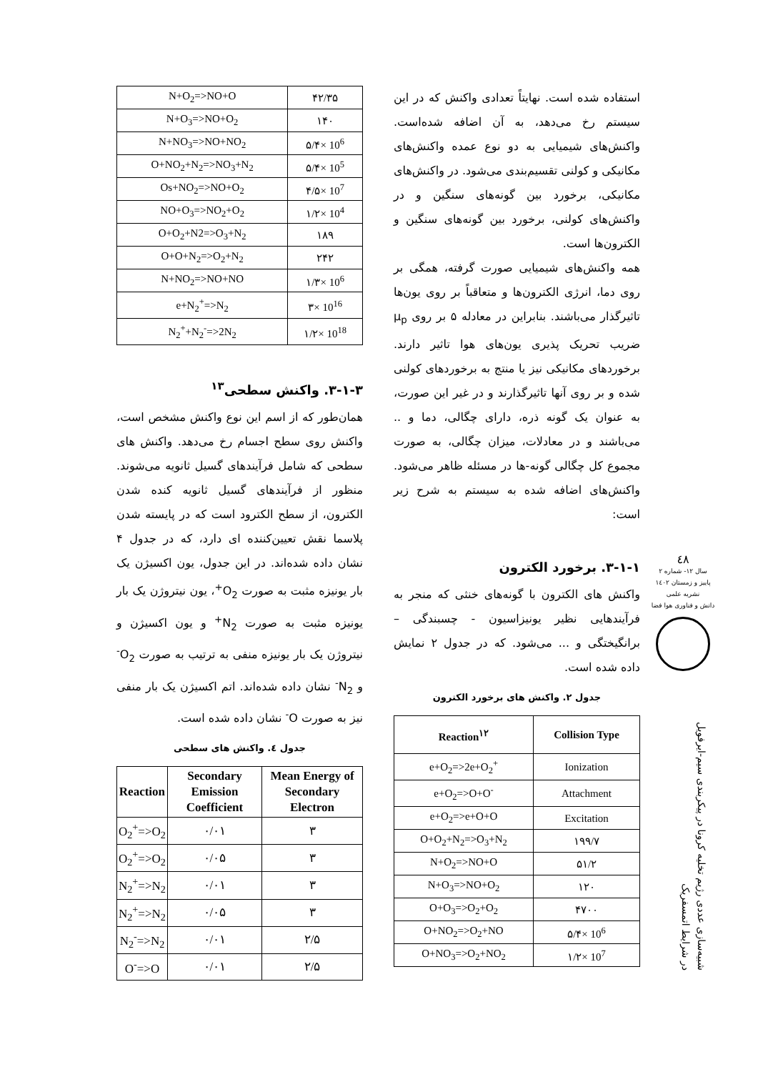استفاده شده است. نهایتاً تعدادی واکنش که در این سیستم رخ می‌دهد، به آن اضافه شده‌است. واکنش‌های شیمیایی به دو نوع عمده واکنش‌های مکانیکی و کولنی تقسیم‌بندی می‌شود. در واکنش‌های مکانیکی، برخورد بین گونه‌های سنگین و در واکنش‌های کولنی، برخورد بین گونه‌های سنگین و الکترون‌ها است.
همه واکنش‌های شیمیایی صورت گرفته، همگی بر روی دما، انرژی الکترون‌ها و متعاقباً بر روی یون‌ها تاثیرگذار می‌باشند. بنابراین در معادله ۵ بر روی μ<sub>p</sub> ضریب تحریک پذیری یون‌های هوا تاثیر دارند. برخوردهای مکانیکی نیز یا منتج به برخوردهای کولنی شده و بر روی آنها تاثیرگذارند و در غیر این صورت، به عنوان یک گونه ذره، دارای چگالی، دما و .. می‌باشند و در معادلات، میزان چگالی، به صورت مجموع کل چگالی گونه-ها در مسئله ظاهر می‌شود. واکنش‌های اضافه شده به سیستم به شرح زیر است:
۳-۱-۱. برخورد الکترون
واکنش های الکترون با گونه‌های خنثی که منجر به فرآیندهایی نظیر یونیزاسیون - چسبندگی – برانگیختگی و ... می‌شود. که در جدول ۲ نمایش داده شده است.
جدول ۲. واکنش های برخورد الکترون
| Reaction<sup>۱۲</sup> | Collision Type |
| --- | --- |
| e+O<sub>2</sub>=>2e+O<sub>2</sub><sup>+</sup> | Ionization |
| e+O<sub>2</sub>=>O+O<sup>-</sup> | Attachment |
| e+O<sub>2</sub>=>e+O+O | Excitation |
| O+O<sub>2</sub>+N<sub>2</sub>=>O<sub>3</sub>+N<sub>2</sub> | ۱۹۹/۷ |
| N+O<sub>2</sub>=>NO+O | ۵۱/۲ |
| N+O<sub>3</sub>=>NO+O<sub>2</sub> | ۱۲۰ |
| O+O<sub>3</sub>=>O<sub>2</sub>+O<sub>2</sub> | ۴۷۰۰ |
| O+NO<sub>2</sub>=>O<sub>2</sub>+NO | ۵/۴× 10<sup>6</sup> |
| O+NO<sub>3</sub>=>O<sub>2</sub>+NO<sub>2</sub> | ۱/۲× 10<sup>7</sup> |
| N+O<sub>2</sub>=>NO+O | ۴۲/۳۵ |
| N+O<sub>3</sub>=>NO+O<sub>2</sub> | ۱۴۰ |
| N+NO<sub>3</sub>=>NO+NO<sub>2</sub> | ۵/۴× 10<sup>6</sup> |
| O+NO<sub>2</sub>+N<sub>2</sub>=>NO<sub>3</sub>+N<sub>2</sub> | ۵/۴× 10<sup>5</sup> |
| Os+NO<sub>2</sub>=>NO+O<sub>2</sub> | ۴/۵× 10<sup>7</sup> |
| NO+O<sub>3</sub>=>NO<sub>2</sub>+O<sub>2</sub> | ۱/۲× 10<sup>4</sup> |
| O+O<sub>2</sub>+N2=>O<sub>3</sub>+N<sub>2</sub> | ۱۸۹ |
| O+O+N<sub>2</sub>=>O<sub>2</sub>+N<sub>2</sub> | ۲۴۲ |
| N+NO<sub>2</sub>=>NO+NO | ۱/۳× 10<sup>6</sup> |
| e+N<sub>2</sub><sup>+</sup>=>N<sub>2</sub> | ۳× 10<sup>16</sup> |
| N<sub>2</sub><sup>+</sup>+N<sub>2</sub><sup>-</sup>=>2N<sub>2</sub> | ۱/۲× 10<sup>18</sup> |
۳-۱-۳. واکنش سطحی<sup>۱۳</sup>
همان‌طور که از اسم این نوع واکنش مشخص است، واکنش روی سطح اجسام رخ می‌دهد. واکنش های سطحی که شامل فرآیندهای گسیل ثانویه می‌شوند. منظور از فرآیندهای گسیل ثانویه کنده شدن الکترون، از سطح الکترود است که در پایسته شدن پلاسما نقش تعیین‌کننده ای دارد، که در جدول ۴ نشان داده شده‌اند. در این جدول، یون اکسیژن یک بار یونیزه مثبت به صورت O<sub>2</sub><sup>+</sup>، یون نیتروژن یک بار یونیزه مثبت به صورت N<sub>2</sub><sup>+</sup> و یون اکسیژن و نیتروژن یک بار یونیزه منفی به ترتیب به صورت O<sub>2</sub><sup>-</sup> و N<sub>2</sub><sup>-</sup> نشان داده شده‌اند. اتم اکسیژن یک بار منفی نیز به صورت O<sup>-</sup> نشان داده شده است.
جدول ٤. واکنش های سطحی
| Reaction | Secondary Emission Coefficient | Mean Energy of Secondary Electron |
| --- | --- | --- |
| O<sub>2</sub><sup>+</sup>=>O<sub>2</sub> | ۰/۰۱ | ۳ |
| O<sub>2</sub><sup>+</sup>=>O<sub>2</sub> | ۰/۰۵ | ۳ |
| N<sub>2</sub><sup>+</sup>=>N<sub>2</sub> | ۰/۰۱ | ۳ |
| N<sub>2</sub><sup>+</sup>=>N<sub>2</sub> | ۰/۰۵ | ۳ |
| N<sub>2</sub><sup>-</sup>=>N<sub>2</sub> | ۰/۰۱ | ۲/۵ |
| O<sup>-</sup>=>O | ۰/۰۱ | ۲/۵ |
٤٨
سال ۱۲- شماره ۲
پاییز و زمستان ۱٤۰۲
نشریه علمی
دانش و فناوری هوا فضا
شبیه‌سازی عددی رژیم تخلیه کرونا در پیکربندی سیم-ایرفویل
در شرایط اتمسفریک